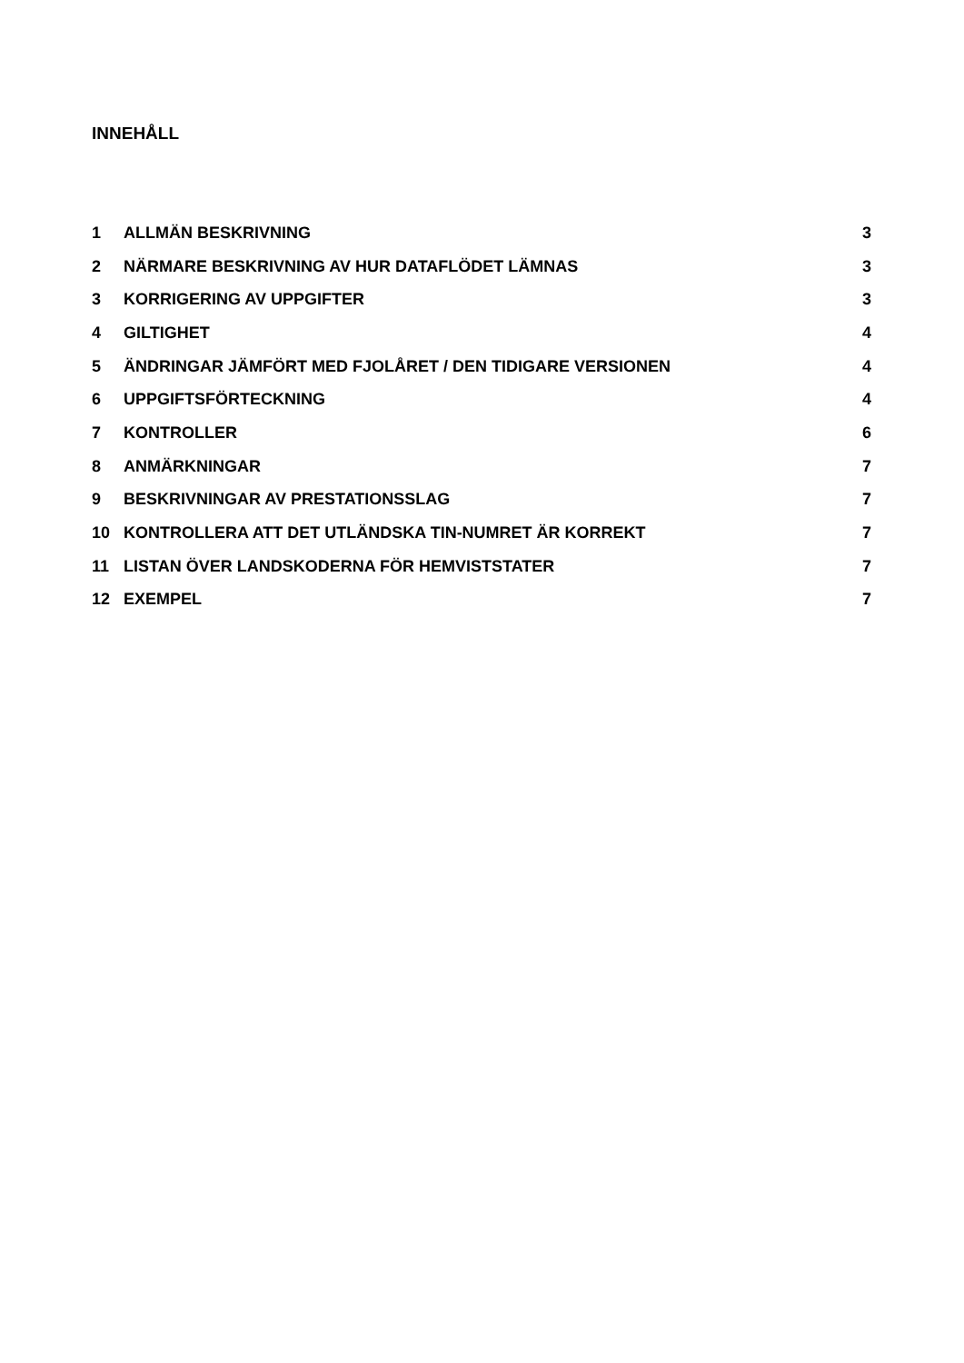INNEHÅLL
| 1 | ALLMÄN BESKRIVNING | 3 |
| 2 | NÄRMARE BESKRIVNING AV HUR DATAFLÖDET LÄMNAS | 3 |
| 3 | KORRIGERING AV UPPGIFTER | 3 |
| 4 | GILTIGHET | 4 |
| 5 | ÄNDRINGAR JÄMFÖRT MED FJOLÅRET / DEN TIDIGARE VERSIONEN | 4 |
| 6 | UPPGIFTSFÖRTECKNING | 4 |
| 7 | KONTROLLER | 6 |
| 8 | ANMÄRKNINGAR | 7 |
| 9 | BESKRIVNINGAR AV PRESTATIONSSLAG | 7 |
| 10 | KONTROLLERA ATT DET UTLÄNDSKA TIN-NUMRET ÄR KORREKT | 7 |
| 11 | LISTAN ÖVER LANDSKODERNA FÖR HEMVISTSTATER | 7 |
| 12 | EXEMPEL | 7 |